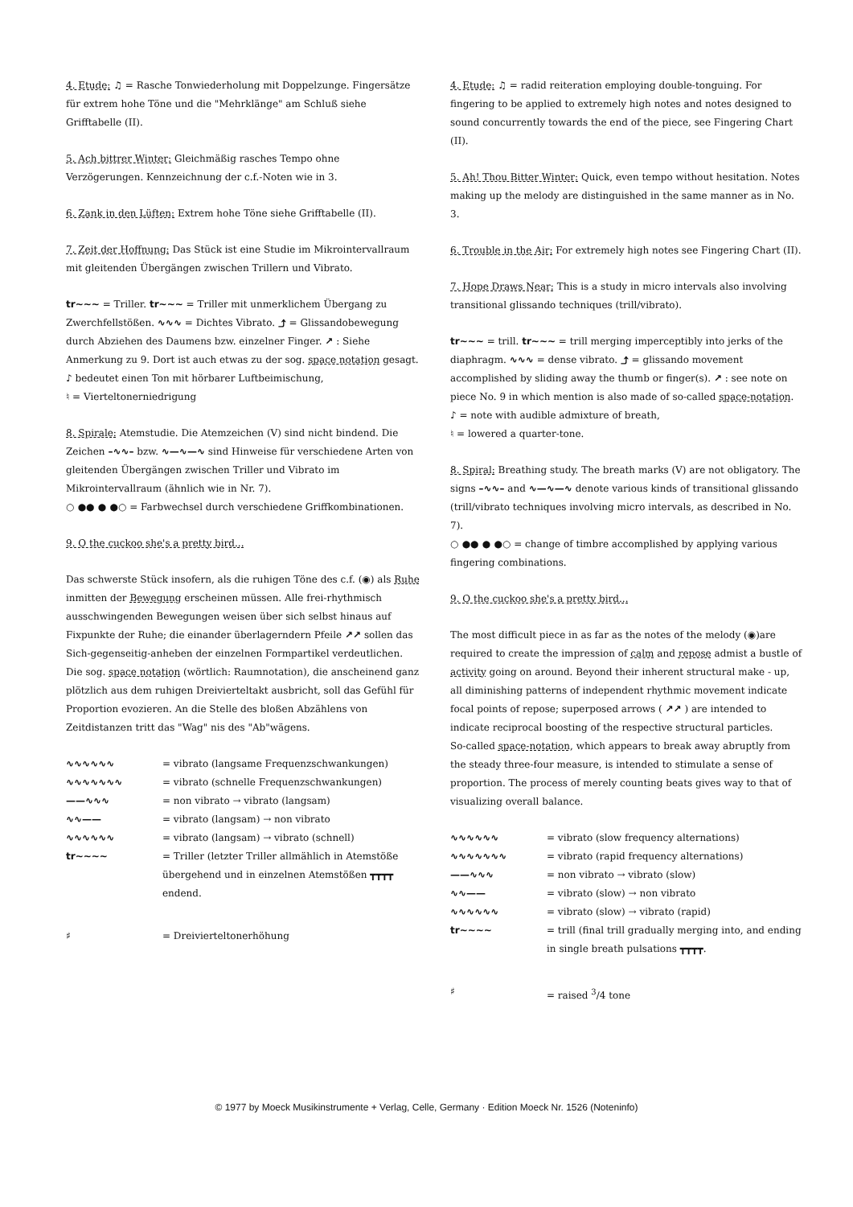4. Etude: ♫ = Rasche Tonwiederholung mit Doppelzunge. Fingersätze für extrem hohe Töne und die "Mehrklänge" am Schluß siehe Grifftabelle (II).
5. Ach bittrer Winter: Gleichmäßig rasches Tempo ohne Verzögerungen. Kennzeichnung der c.f.-Noten wie in 3.
6. Zank in den Lüften: Extrem hohe Töne siehe Grifftabelle (II).
7. Zeit der Hoffnung: Das Stück ist eine Studie im Mikrointervallraum mit gleitenden Übergängen zwischen Trillern und Vibrato.
tr~~~ = Triller. tr~~~ = Triller mit unmerklichem Übergang zu Zwerchfellstößen. ∿∿∿ = Dichtes Vibrato. ⤴ = Glissandobewegung durch Abziehen des Daumens bzw. einzelner Finger. ↗ : Siehe Anmerkung zu 9. Dort ist auch etwas zu der sog. space notation gesagt.
♪ bedeutet einen Ton mit hörbarer Luftbeimischung,
♮ = Vierteltonerniedrigung
8. Spirale: Atemstudie. Die Atemzeichen (V) sind nicht bindend. Die Zeichen –∿∿– bzw. ∿—∿—∿ sind Hinweise für verschiedene Arten von gleitenden Übergängen zwischen Triller und Vibrato im Mikrointervallraum (ähnlich wie in Nr. 7).
○ ●● ● ●○ = Farbwechsel durch verschiedene Griffkombinationen.
9. O the cuckoo she's a pretty bird...
Das schwerste Stück insofern, als die ruhigen Töne des c.f. (◉) als Ruhe inmitten der Bewegung erscheinen müssen. Alle frei-rhythmisch ausschwingenden Bewegungen weisen über sich selbst hinaus auf Fixpunkte der Ruhe; die einander überlagerndern Pfeile ↗↗ sollen das Sich-gegenseitig-anheben der einzelnen Formpartikel verdeutlichen.
Die sog. space notation (wörtlich: Raumnotation), die anscheinend ganz plötzlich aus dem ruhigen Dreivierteltakt ausbricht, soll das Gefühl für Proportion evozieren. An die Stelle des bloßen Abzählens von Zeitdistanzen tritt das "Wag" nis des "Ab"wägens.
∿∿∿∿∿∿ = vibrato (langsame Frequenzschwankungen) ∿∿∿∿∿∿∿ = vibrato (schnelle Frequenzschwankungen) ——∿∿∿ = non vibrato → vibrato (langsam) ∿∿—— = vibrato (langsam) → non vibrato ∿∿∿∿∿∿ = vibrato (langsam) → vibrato (schnell) tr~~~~ = Triller (letzter Triller allmählich in Atemstöße übergehend und in einzelnen Atemstößen ┳┳┳┳ endend. ♯ = Dreivierteltonerhöhung
4. Etude: ♫ = radid reiteration employing double-tonguing. For fingering to be applied to extremely high notes and notes designed to sound concurrently towards the end of the piece, see Fingering Chart (II).
5. Ah! Thou Bitter Winter: Quick, even tempo without hesitation. Notes making up the melody are distinguished in the same manner as in No. 3.
6. Trouble in the Air: For extremely high notes see Fingering Chart (II).
7. Hope Draws Near: This is a study in micro intervals also involving transitional glissando techniques (trill/vibrato).
tr~~~ = trill. tr~~~ = trill merging imperceptibly into jerks of the diaphragm. ∿∿∿ = dense vibrato. ⤴ = glissando movement accomplished by sliding away the thumb or finger(s). ↗ : see note on piece No. 9 in which mention is also made of so-called space-notation.
♪ = note with audible admixture of breath,
♮ = lowered a quarter-tone.
8. Spiral: Breathing study. The breath marks (V) are not obligatory. The signs –∿∿– and ∿—∿—∿ denote various kinds of transitional glissando (trill/vibrato techniques involving micro intervals, as described in No. 7).
○ ●● ● ●○ = change of timbre accomplished by applying various fingering combinations.
9. O the cuckoo she's a pretty bird...
The most difficult piece in as far as the notes of the melody (◉)are required to create the impression of calm and repose admist a bustle of activity going on around. Beyond their inherent structural make - up, all diminishing patterns of independent rhythmic movement indicate focal points of repose; superposed arrows ( ↗↗ ) are intended to indicate reciprocal boosting of the respective structural particles.
So-called space-notation, which appears to break away abruptly from the steady three-four measure, is intended to stimulate a sense of proportion. The process of merely counting beats gives way to that of visualizing overall balance.
∿∿∿∿∿∿ = vibrato (slow frequency alternations) ∿∿∿∿∿∿∿ = vibrato (rapid frequency alternations) ——∿∿∿ = non vibrato → vibrato (slow) ∿∿—— = vibrato (slow) → non vibrato ∿∿∿∿∿∿ = vibrato (slow) → vibrato (rapid) tr~~~~ = trill (final trill gradually merging into, and ending in single breath pulsations ┳┳┳┳. ♯ = raised <sup>3</sup>/4 tone
© 1977 by Moeck Musikinstrumente + Verlag, Celle, Germany · Edition Moeck Nr. 1526 (Noteninfo)